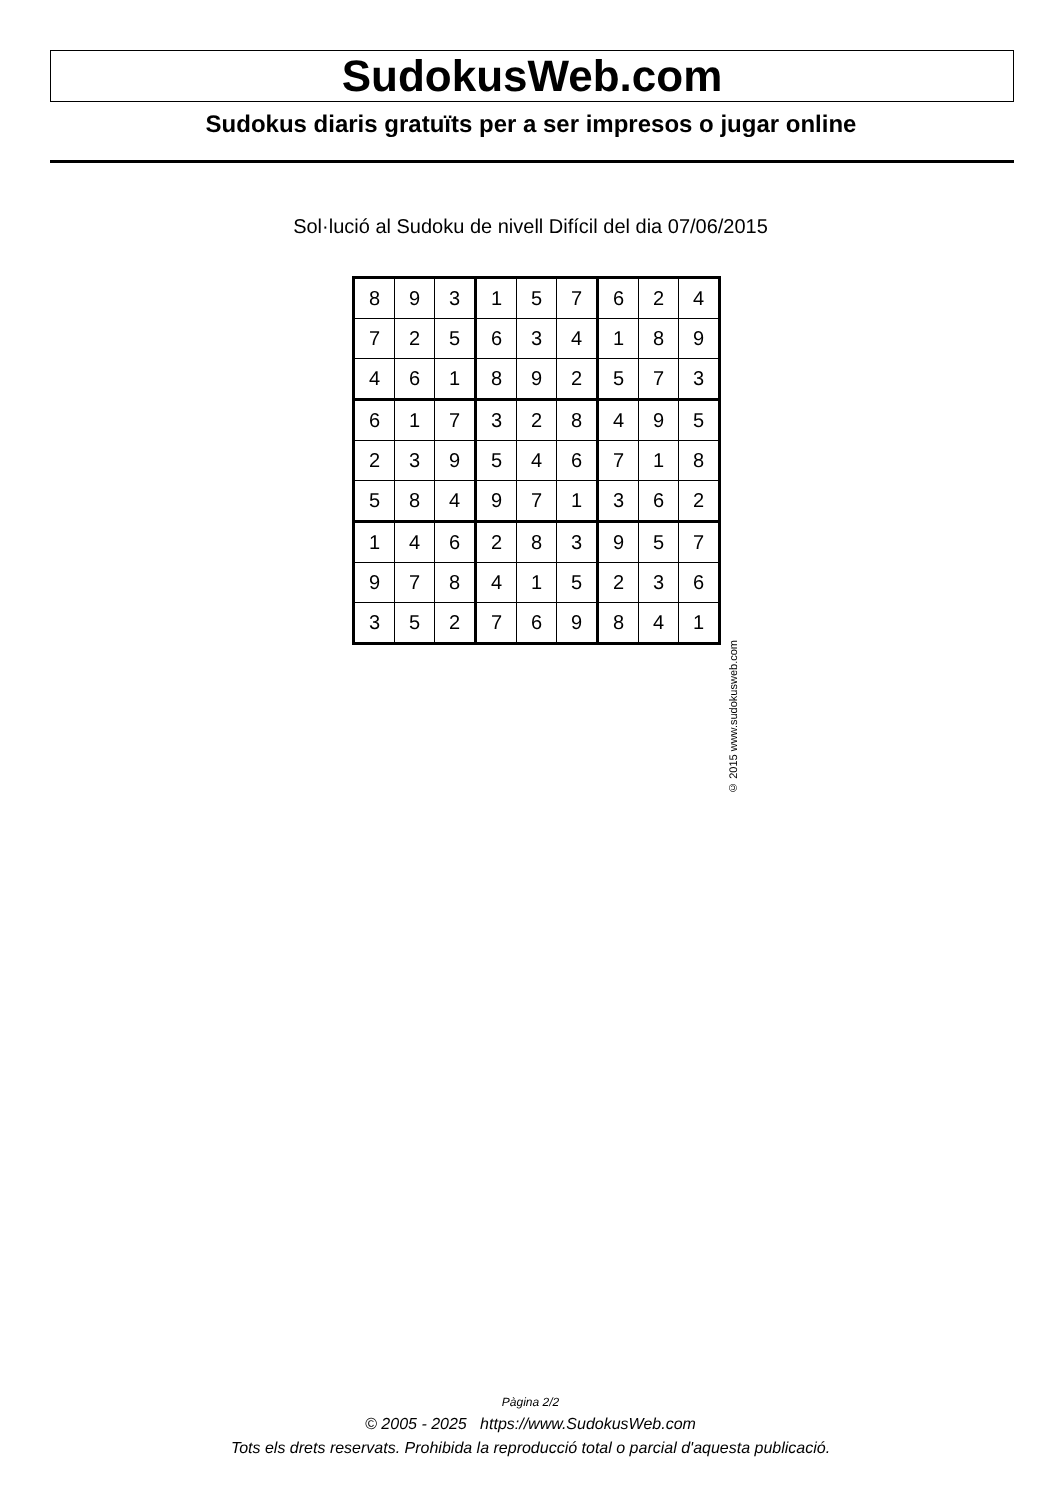SudokusWeb.com
Sudokus diaris gratuïts per a ser impresos o jugar online
Sol·lució al Sudoku de nivell Difícil del dia 07/06/2015
| 8 | 9 | 3 | 1 | 5 | 7 | 6 | 2 | 4 |
| 7 | 2 | 5 | 6 | 3 | 4 | 1 | 8 | 9 |
| 4 | 6 | 1 | 8 | 9 | 2 | 5 | 7 | 3 |
| 6 | 1 | 7 | 3 | 2 | 8 | 4 | 9 | 5 |
| 2 | 3 | 9 | 5 | 4 | 6 | 7 | 1 | 8 |
| 5 | 8 | 4 | 9 | 7 | 1 | 3 | 6 | 2 |
| 1 | 4 | 6 | 2 | 8 | 3 | 9 | 5 | 7 |
| 9 | 7 | 8 | 4 | 1 | 5 | 2 | 3 | 6 |
| 3 | 5 | 2 | 7 | 6 | 9 | 8 | 4 | 1 |
© 2015 www.sudokusweb.com
Pàgina 2/2
© 2005 - 2025 https://www.SudokusWeb.com
Tots els drets reservats. Prohibida la reproducció total o parcial d'aquesta publicació.